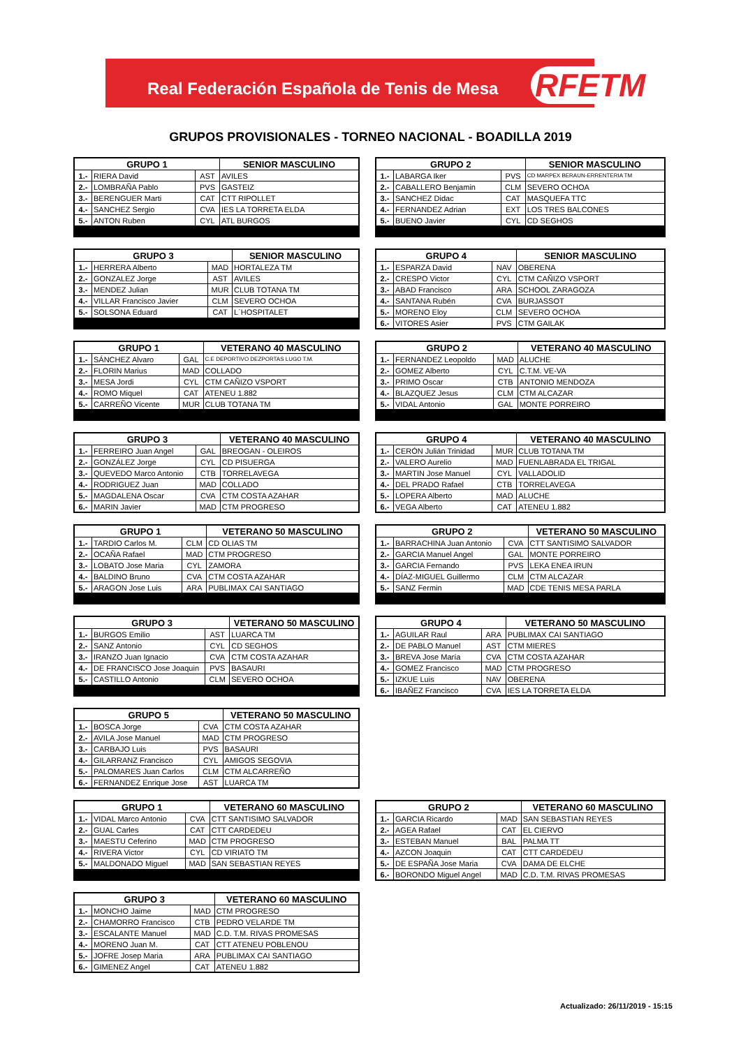Real Federación Española de Tenis de Mesa
RFETM
GRUPOS PROVISIONALES - TORNEO NACIONAL - BOADILLA 2019
| GRUPO 1 | | | SENIOR MASCULINO |
| --- | --- | --- | --- |
| 1.- | RIERA David | AST | AVILES |
| 2.- | LOMBRAÑA Pablo | PVS | GASTEIZ |
| 3.- | BERENGUER Marti | CAT | CTT RIPOLLET |
| 4.- | SANCHEZ Sergio | CVA | IES LA TORRETA ELDA |
| 5.- | ANTON Ruben | CYL | ATL BURGOS |
| GRUPO 2 | | | SENIOR MASCULINO |
| --- | --- | --- | --- |
| 1.- | LABARGA Iker | PVS | CD MARPEX BERAUN-ERRENTERIA TM |
| 2.- | CABALLERO Benjamin | CLM | SEVERO OCHOA |
| 3.- | SANCHEZ Didac | CAT | MASQUEFA TTC |
| 4.- | FERNANDEZ Adrian | EXT | LOS TRES BALCONES |
| 5.- | BUENO Javier | CYL | CD SEGHOS |
| GRUPO 3 | | | SENIOR MASCULINO |
| --- | --- | --- | --- |
| 1.- | HERRERA Alberto | MAD | HORTALEZA TM |
| 2.- | GONZALEZ Jorge | AST | AVILES |
| 3.- | MENDEZ Julian | MUR | CLUB TOTANA TM |
| 4.- | VILLAR Francisco Javier | CLM | SEVERO OCHOA |
| 5.- | SOLSONA Eduard | CAT | L´HOSPITALET |
| GRUPO 4 | | | SENIOR MASCULINO |
| --- | --- | --- | --- |
| 1.- | ESPARZA David | NAV | OBERENA |
| 2.- | CRESPO Victor | CYL | CTM CAÑIZO VSPORT |
| 3.- | ABAD Francisco | ARA | SCHOOL ZARAGOZA |
| 4.- | SANTANA Rubén | CVA | BURJASSOT |
| 5.- | MORENO Eloy | CLM | SEVERO OCHOA |
| 6.- | VITORES Asier | PVS | CTM GAILAK |
| GRUPO 1 | | | VETERANO 40 MASCULINO |
| --- | --- | --- | --- |
| 1.- | SÁNCHEZ Alvaro | GAL | C.E DEPORTIVO DEZPORTAS LUGO T.M. |
| 2.- | FLORIN Marius | MAD | COLLADO |
| 3.- | MESA Jordi | CYL | CTM CAÑIZO VSPORT |
| 4.- | ROMO Miquel | CAT | ATENEU 1.882 |
| 5.- | CARREÑO Vicente | MUR | CLUB TOTANA TM |
| GRUPO 2 | | | VETERANO 40 MASCULINO |
| --- | --- | --- | --- |
| 1.- | FERNANDEZ Leopoldo | MAD | ALUCHE |
| 2.- | GOMEZ Alberto | CYL | C.T.M. VE-VA |
| 3.- | PRIMO Oscar | CTB | ANTONIO MENDOZA |
| 4.- | BLAZQUEZ Jesus | CLM | CTM ALCAZAR |
| 5.- | VIDAL Antonio | GAL | MONTE PORREIRO |
| GRUPO 3 | | | VETERANO 40 MASCULINO |
| --- | --- | --- | --- |
| 1.- | FERREIRO Juan Angel | GAL | BREOGAN - OLEIROS |
| 2.- | GONZÁLEZ Jorge | CYL | CD PISUERGA |
| 3.- | QUEVEDO Marco Antonio | CTB | TORRELAVEGA |
| 4.- | RODRIGUEZ Juan | MAD | COLLADO |
| 5.- | MAGDALENA Oscar | CVA | CTM COSTA AZAHAR |
| 6.- | MARIN Javier | MAD | CTM PROGRESO |
| GRUPO 4 | | | VETERANO 40 MASCULINO |
| --- | --- | --- | --- |
| 1.- | CERÓN Julián Trinidad | MUR | CLUB TOTANA TM |
| 2.- | VALERO Aurelio | MAD | FUENLABRADA EL TRIGAL |
| 3.- | MARTIN Jose Manuel | CYL | VALLADOLID |
| 4.- | DEL PRADO Rafael | CTB | TORRELAVEGA |
| 5.- | LOPERA Alberto | MAD | ALUCHE |
| 6.- | VEGA Alberto | CAT | ATENEU 1.882 |
| GRUPO 1 | | | VETERANO 50 MASCULINO |
| --- | --- | --- | --- |
| 1.- | TARDIO Carlos M. | CLM | CD OLIAS TM |
| 2.- | OCAÑA Rafael | MAD | CTM PROGRESO |
| 3.- | LOBATO Jose Maria | CYL | ZAMORA |
| 4.- | BALDINO Bruno | CVA | CTM COSTA AZAHAR |
| 5.- | ARAGON Jose Luis | ARA | PUBLIMAX CAI SANTIAGO |
| GRUPO 2 | | | VETERANO 50 MASCULINO |
| --- | --- | --- | --- |
| 1.- | BARRACHINA Juan Antonio | CVA | CTT SANTISIMO SALVADOR |
| 2.- | GARCIA Manuel Angel | GAL | MONTE PORREIRO |
| 3.- | GARCIA Fernando | PVS | LEKA ENEA IRUN |
| 4.- | DÍAZ-MIGUEL Guillermo | CLM | CTM ALCAZAR |
| 5.- | SANZ Fermin | MAD | CDE TENIS MESA PARLA |
| GRUPO 3 | | | VETERANO 50 MASCULINO |
| --- | --- | --- | --- |
| 1.- | BURGOS Emilio | AST | LUARCA TM |
| 2.- | SANZ Antonio | CYL | CD SEGHOS |
| 3.- | IRANZO Juan Ignacio | CVA | CTM COSTA AZAHAR |
| 4.- | DE FRANCISCO Jose Joaquin | PVS | BASAURI |
| 5.- | CASTILLO Antonio | CLM | SEVERO OCHOA |
| GRUPO 4 | | | VETERANO 50 MASCULINO |
| --- | --- | --- | --- |
| 1.- | AGUILAR Raul | ARA | PUBLIMAX CAI SANTIAGO |
| 2.- | DE PABLO Manuel | AST | CTM MIERES |
| 3.- | BREVA Jose María | CVA | CTM COSTA AZAHAR |
| 4.- | GOMEZ Francisco | MAD | CTM PROGRESO |
| 5.- | IZKUE Luis | NAV | OBERENA |
| 6.- | IBAÑEZ Francisco | CVA | IES LA TORRETA ELDA |
| GRUPO 5 | | | VETERANO 50 MASCULINO |
| --- | --- | --- | --- |
| 1.- | BOSCA Jorge | CVA | CTM COSTA AZAHAR |
| 2.- | AVILA Jose Manuel | MAD | CTM PROGRESO |
| 3.- | CARBAJO Luis | PVS | BASAURI |
| 4.- | GILARRANZ Francisco | CYL | AMIGOS SEGOVIA |
| 5.- | PALOMARES Juan Carlos | CLM | CTM ALCARREÑO |
| 6.- | FERNANDEZ Enrique Jose | AST | LUARCA TM |
| GRUPO 1 | | | VETERANO 60 MASCULINO |
| --- | --- | --- | --- |
| 1.- | VIDAL Marco Antonio | CVA | CTT SANTISIMO SALVADOR |
| 2.- | GUAL Carles | CAT | CTT CARDEDEU |
| 3.- | MAESTU Ceferino | MAD | CTM PROGRESO |
| 4.- | RIVERA Victor | CYL | CD VIRIATO TM |
| 5.- | MALDONADO Miguel | MAD | SAN SEBASTIAN REYES |
| GRUPO 2 | | | VETERANO 60 MASCULINO |
| --- | --- | --- | --- |
| 1.- | GARCIA Ricardo | MAD | SAN SEBASTIAN REYES |
| 2.- | AGEA Rafael | CAT | EL CIERVO |
| 3.- | ESTEBAN Manuel | BAL | PALMA TT |
| 4.- | AZCON Joaquin | CAT | CTT CARDEDEU |
| 5.- | DE ESPAÑA Jose Maria | CVA | DAMA DE ELCHE |
| 6.- | BORONDO Miguel Angel | MAD | C.D. T.M. RIVAS PROMESAS |
| GRUPO 3 | | | VETERANO 60 MASCULINO |
| --- | --- | --- | --- |
| 1.- | MONCHO Jaime | MAD | CTM PROGRESO |
| 2.- | CHAMORRO Francisco | CTB | PEDRO VELARDE TM |
| 3.- | ESCALANTE Manuel | MAD | C.D. T.M. RIVAS PROMESAS |
| 4.- | MORENO Juan M. | CAT | CTT ATENEU POBLENOU |
| 5.- | JOFRE Josep Maria | ARA | PUBLIMAX CAI SANTIAGO |
| 6.- | GIMENEZ Angel | CAT | ATENEU 1.882 |
Actualizado: 26/11/2019 - 15:15